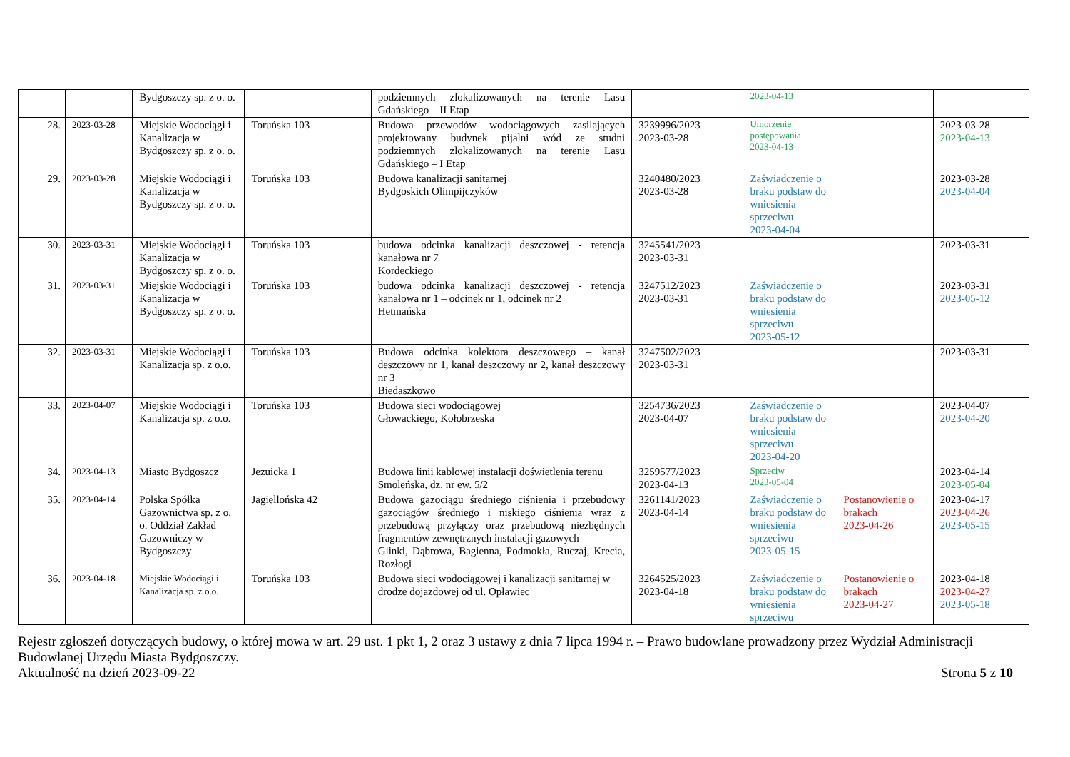| | | Bydgoszczy sp. z o. o. | | podziemnych zlokalizowanych na terenie Lasu Gdańskiego – II Etap | | 2023-04-13 | | |
| 28. | 2023-03-28 | Miejskie Wodociągi i Kanalizacja w Bydgoszczy sp. z o. o. | Toruńska 103 | Budowa przewodów wodociągowych zasilających projektowany budynek pijalni wód ze studni podziemnych zlokalizowanych na terenie Lasu Gdańskiego – I Etap | 3239996/2023 2023-03-28 | Umorzenie postępowania 2023-04-13 | | 2023-03-28 2023-04-13 |
| 29. | 2023-03-28 | Miejskie Wodociągi i Kanalizacja w Bydgoszczy sp. z o. o. | Toruńska 103 | Budowa kanalizacji sanitarnej Bydgoskich Olimpijczyków | 3240480/2023 2023-03-28 | Zaświadczenie o braku podstaw do wniesienia sprzeciwu 2023-04-04 | | 2023-03-28 2023-04-04 |
| 30. | 2023-03-31 | Miejskie Wodociągi i Kanalizacja w Bydgoszczy sp. z o. o. | Toruńska 103 | budowa odcinka kanalizacji deszczowej - retencja kanałowa nr 7 Kordeckiego | 3245541/2023 2023-03-31 | | | 2023-03-31 |
| 31. | 2023-03-31 | Miejskie Wodociągi i Kanalizacja w Bydgoszczy sp. z o. o. | Toruńska 103 | budowa odcinka kanalizacji deszczowej - retencja kanałowa nr 1 – odcinek nr 1, odcinek nr 2 Hetmańska | 3247512/2023 2023-03-31 | Zaświadczenie o braku podstaw do wniesienia sprzeciwu 2023-05-12 | | 2023-03-31 2023-05-12 |
| 32. | 2023-03-31 | Miejskie Wodociągi i Kanalizacja sp. z o.o. | Toruńska 103 | Budowa odcinka kolektora deszczowego – kanał deszczowy nr 1, kanał deszczowy nr 2, kanał deszczowy nr 3 Biedaszkowo | 3247502/2023 2023-03-31 | | | 2023-03-31 |
| 33. | 2023-04-07 | Miejskie Wodociągi i Kanalizacja sp. z o.o. | Toruńska 103 | Budowa sieci wodociągowej Głowackiego, Kołobrzeska | 3254736/2023 2023-04-07 | Zaświadczenie o braku podstaw do wniesienia sprzeciwu 2023-04-20 | | 2023-04-07 2023-04-20 |
| 34. | 2023-04-13 | Miasto Bydgoszcz | Jezuicka 1 | Budowa linii kablowej instalacji doświetlenia terenu Smoleńska, dz. nr ew. 5/2 | 3259577/2023 2023-04-13 | Sprzeciw 2023-05-04 | | 2023-04-14 2023-05-04 |
| 35. | 2023-04-14 | Polska Spółka Gazownictwa sp. z o. o. Oddział Zakład Gazowniczy w Bydgoszczy | Jagiellońska 42 | Budowa gazociągu średniego ciśnienia i przebudowy gazociągów średniego i niskiego ciśnienia wraz z przebudową przyłączy oraz przebudową niezbędnych fragmentów zewnętrznych instalacji gazowych Glinki, Dąbrowa, Bagienna, Podmokła, Ruczaj, Krecia, Rozłogi | 3261141/2023 2023-04-14 | Zaświadczenie o braku podstaw do wniesienia sprzeciwu 2023-05-15 | Postanowienie o brakach 2023-04-26 | 2023-04-17 2023-04-26 2023-05-15 |
| 36. | 2023-04-18 | Miejskie Wodociągi i Kanalizacja sp. z o.o. | Toruńska 103 | Budowa sieci wodociągowej i kanalizacji sanitarnej w drodze dojazdowej od ul. Opławiec | 3264525/2023 2023-04-18 | Zaświadczenie o braku podstaw do wniesienia sprzeciwu | Postanowienie o brakach 2023-04-27 | 2023-04-18 2023-04-27 2023-05-18 |
Rejestr zgłoszeń dotyczących budowy, o której mowa w art. 29 ust. 1 pkt 1, 2 oraz 3 ustawy z dnia 7 lipca 1994 r. – Prawo budowlane prowadzony przez Wydział Administracji Budowlanej Urzędu Miasta Bydgoszczy.
Aktualność na dzień 2023-09-22 Strona 5 z 10